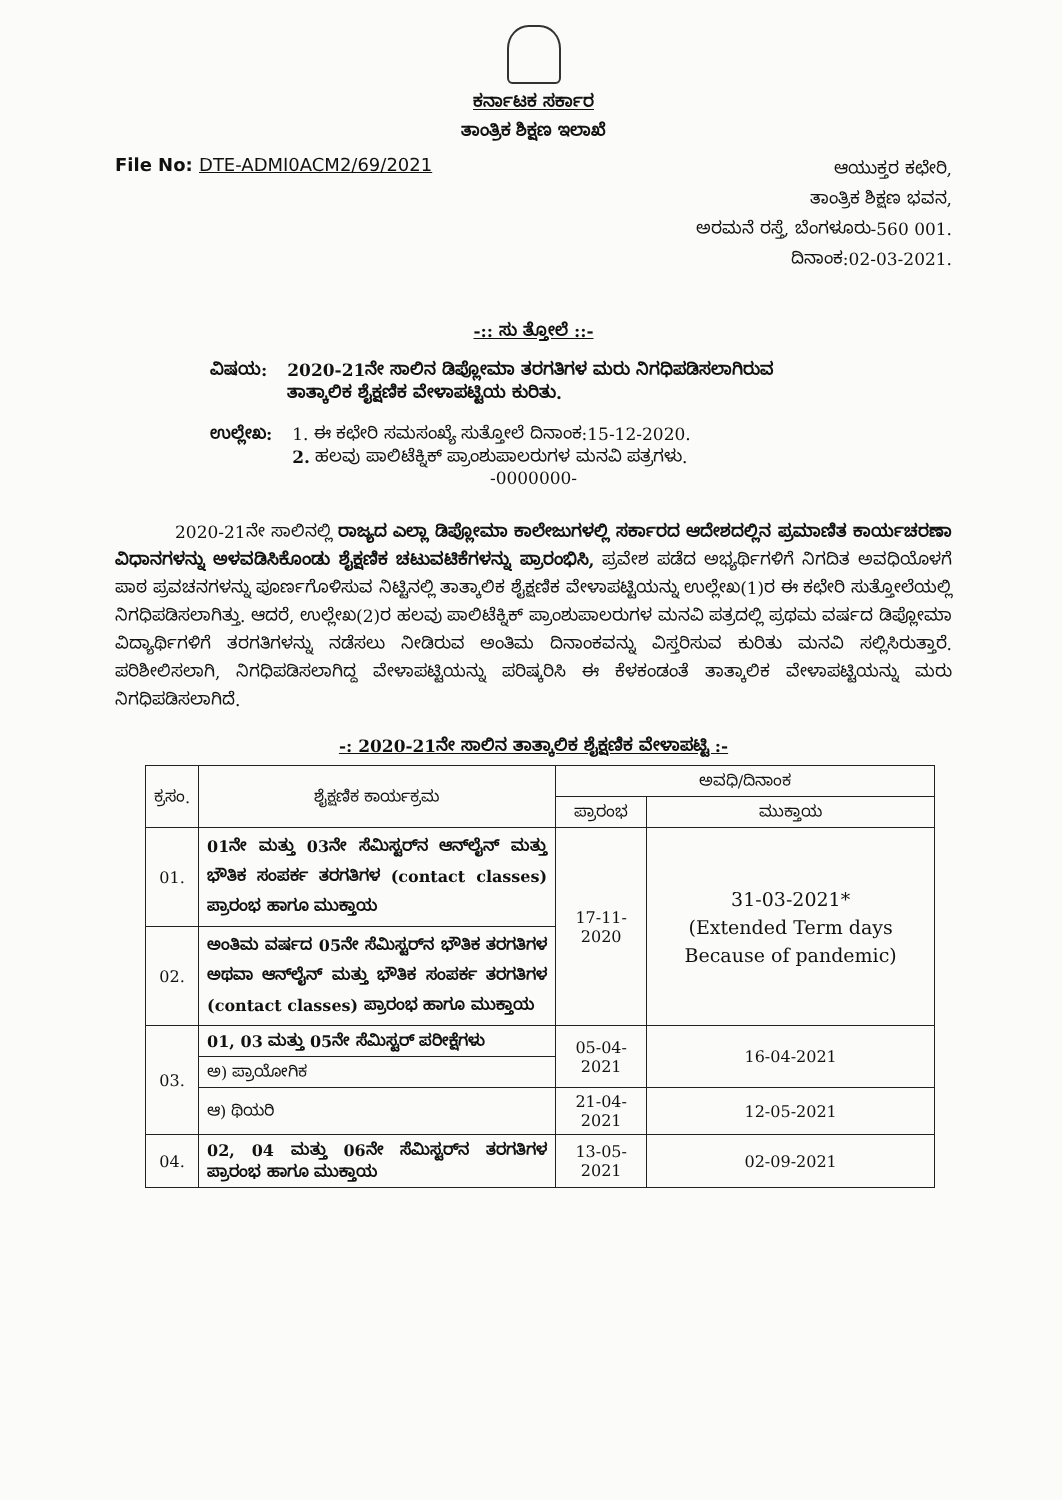ಕರ್ನಾಟಕ ಸರ್ಕಾರ
ತಾಂತ್ರಿಕ ಶಿಕ್ಷಣ ಇಲಾಖೆ
File No: DTE-ADMI0ACM2/69/2021
ಆಯುಕ್ತರ ಕಛೇರಿ,
ತಾಂತ್ರಿಕ ಶಿಕ್ಷಣ ಭವನ,
ಅರಮನೆ ರಸ್ತೆ, ಬೆಂಗಳೂರು-560 001.
ದಿನಾಂಕ:02-03-2021.
-:: ಸು ತ್ತೋಲೆ ::-
ವಿಷಯ: 2020-21ನೇ ಸಾಲಿನ ಡಿಪ್ಲೋಮಾ ತರಗತಿಗಳ ಮರು ನಿಗಧಿಪಡಿಸಲಾಗಿರುವ ತಾತ್ಕಾಲಿಕ ಶೈಕ್ಷಣಿಕ ವೇಳಾಪಟ್ಟಿಯ ಕುರಿತು.
ಉಲ್ಲೇಖ: 1. ಈ ಕಛೇರಿ ಸಮಸಂಖ್ಯೆ ಸುತ್ತೋಲೆ ದಿನಾಂಕ:15-12-2020.
2. ಹಲವು ಪಾಲಿಟೆಕ್ನಿಕ್ ಪ್ರಾಂಶುಪಾಲರುಗಳ ಮನವಿ ಪತ್ರಗಳು.
-0000000-
2020-21ನೇ ಸಾಲಿನಲ್ಲಿ ರಾಜ್ಯದ ಎಲ್ಲಾ ಡಿಪ್ಲೋಮಾ ಕಾಲೇಜುಗಳಲ್ಲಿ ಸರ್ಕಾರದ ಆದೇಶದಲ್ಲಿನ ಪ್ರಮಾಣಿತ ಕಾರ್ಯಚರಣಾ ವಿಧಾನಗಳನ್ನು ಅಳವಡಿಸಿಕೊಂಡು ಶೈಕ್ಷಣಿಕ ಚಟುವಟಿಕೆಗಳನ್ನು ಪ್ರಾರಂಭಿಸಿ, ಪ್ರವೇಶ ಪಡೆದ ಅಭ್ಯರ್ಥಿಗಳಿಗೆ ನಿಗದಿತ ಅವಧಿಯೊಳಗೆ ಪಾಠ ಪ್ರವಚನಗಳನ್ನು ಪೂರ್ಣಗೊಳಿಸುವ ನಿಟ್ಟಿನಲ್ಲಿ ತಾತ್ಕಾಲಿಕ ಶೈಕ್ಷಣಿಕ ವೇಳಾಪಟ್ಟಿಯನ್ನು ಉಲ್ಲೇಖ(1)ರ ಈ ಕಛೇರಿ ಸುತ್ತೋಲೆಯಲ್ಲಿ ನಿಗಧಿಪಡಿಸಲಾಗಿತ್ತು. ಆದರೆ, ಉಲ್ಲೇಖ(2)ರ ಹಲವು ಪಾಲಿಟೆಕ್ನಿಕ್ ಪ್ರಾಂಶುಪಾಲರುಗಳ ಮನವಿ ಪತ್ರದಲ್ಲಿ ಪ್ರಥಮ ವರ್ಷದ ಡಿಪ್ಲೋಮಾ ವಿದ್ಯಾರ್ಥಿಗಳಿಗೆ ತರಗತಿಗಳನ್ನು ನಡೆಸಲು ನೀಡಿರುವ ಅಂತಿಮ ದಿನಾಂಕವನ್ನು ವಿಸ್ತರಿಸುವ ಕುರಿತು ಮನವಿ ಸಲ್ಲಿಸಿರುತ್ತಾರೆ. ಪರಿಶೀಲಿಸಲಾಗಿ, ನಿಗಧಿಪಡಿಸಲಾಗಿದ್ದ ವೇಳಾಪಟ್ಟಿಯನ್ನು ಪರಿಷ್ಕರಿಸಿ ಈ ಕೆಳಕಂಡಂತೆ ತಾತ್ಕಾಲಿಕ ವೇಳಾಪಟ್ಟಿಯನ್ನು ಮರು ನಿಗಧಿಪಡಿಸಲಾಗಿದೆ.
-: 2020-21ನೇ ಸಾಲಿನ ತಾತ್ಕಾಲಿಕ ಶೈಕ್ಷಣಿಕ ವೇಳಾಪಟ್ಟಿ :-
| ಕ್ರಸಂ. | ಶೈಕ್ಷಣಿಕ ಕಾರ್ಯಕ್ರಮ | ಅವಧಿ/ದಿನಾಂಕ | |
| --- | --- | --- | --- |
| | | ಪ್ರಾರಂಭ | ಮುಕ್ತಾಯ |
| 01. | 01ನೇ ಮತ್ತು 03ನೇ ಸೆಮಿಸ್ಟರ್‌ನ ಆನ್‌ಲೈನ್ ಮತ್ತು ಭೌತಿಕ ಸಂಪರ್ಕ ತರಗತಿಗಳ (contact classes) ಪ್ರಾರಂಭ ಹಾಗೂ ಮುಕ್ತಾಯ | 17-11-2020 | 31-03-2021* (Extended Term days Because of pandemic) |
| 02. | ಅಂತಿಮ ವರ್ಷದ 05ನೇ ಸೆಮಿಸ್ಟರ್‌ನ ಭೌತಿಕ ತರಗತಿಗಳ ಅಥವಾ ಆನ್‌ಲೈನ್ ಮತ್ತು ಭೌತಿಕ ಸಂಪರ್ಕ ತರಗತಿಗಳ (contact classes) ಪ್ರಾರಂಭ ಹಾಗೂ ಮುಕ್ತಾಯ | | |
| 03. | 01, 03 ಮತ್ತು 05ನೇ ಸೆಮಿಸ್ಟರ್ ಪರೀಕ್ಷೆಗಳು | 05-04-2021 | 16-04-2021 |
| | ಅ) ಪ್ರಾಯೋಗಿಕ | | |
| | ಆ) ಥಿಯರಿ | 21-04-2021 | 12-05-2021 |
| 04. | 02, 04 ಮತ್ತು 06ನೇ ಸೆಮಿಸ್ಟರ್‌ನ ತರಗತಿಗಳ ಪ್ರಾರಂಭ ಹಾಗೂ ಮುಕ್ತಾಯ | 13-05-2021 | 02-09-2021 |